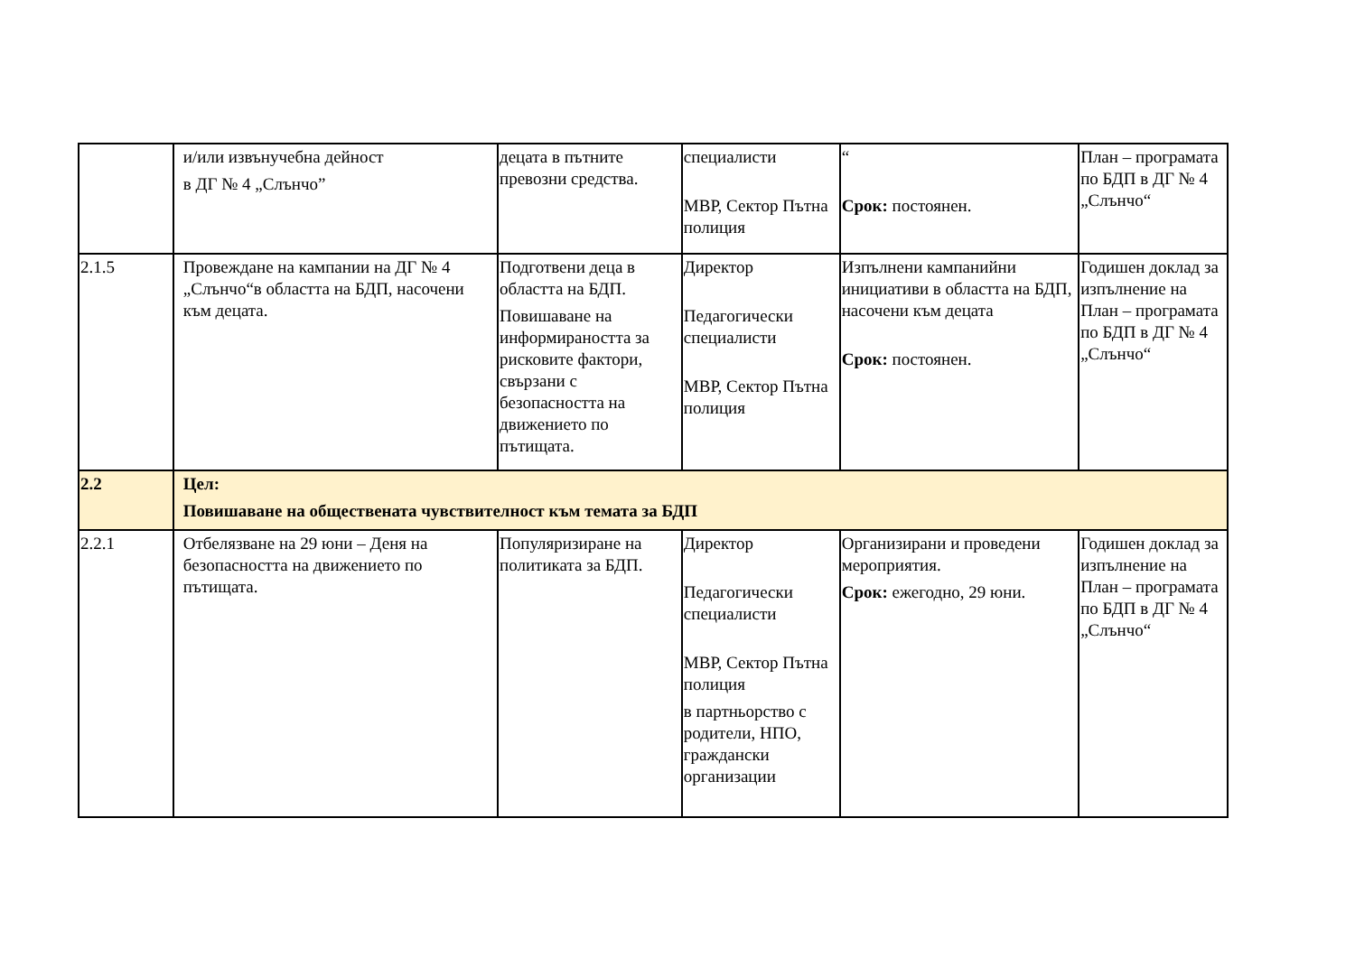| | и/или извънучебна дейност в ДГ № 4 „Слънчо” | децата в пътните превозни средства. | специалисти МВР, Сектор Пътна полиция | “ Срок: постоянен. | План – програмата по БДП в ДГ № 4 „Слънчо“ |
| 2.1.5 | Провеждане на кампании на ДГ № 4 „Слънчо“в областта на БДП, насочени към децата. | Подготвени деца в областта на БДП. Повишаване на информираността за рисковите фактори, свързани с безопасността на движението по пътищата. | Директор Педагогически специалисти МВР, Сектор Пътна полиция | Изпълнени кампанийни инициативи в областта на БДП, насочени към децата Срок: постоянен. | Годишен доклад за изпълнение на План – програмата по БДП в ДГ № 4 „Слънчо“ |
| 2.2 | Цел: Повишаване на обществената чувствителност към темата за БДП | | | | |
| 2.2.1 | Отбелязване на 29 юни – Деня на безопасността на движението по пътищата. | Популяризиране на политиката за БДП. | Директор Педагогически специалисти МВР, Сектор Пътна полиция в партньорство с родители, НПО, граждански организации | Организирани и проведени мероприятия. Срок: ежегодно, 29 юни. | Годишен доклад за изпълнение на План – програмата по БДП в ДГ № 4 „Слънчо“ |